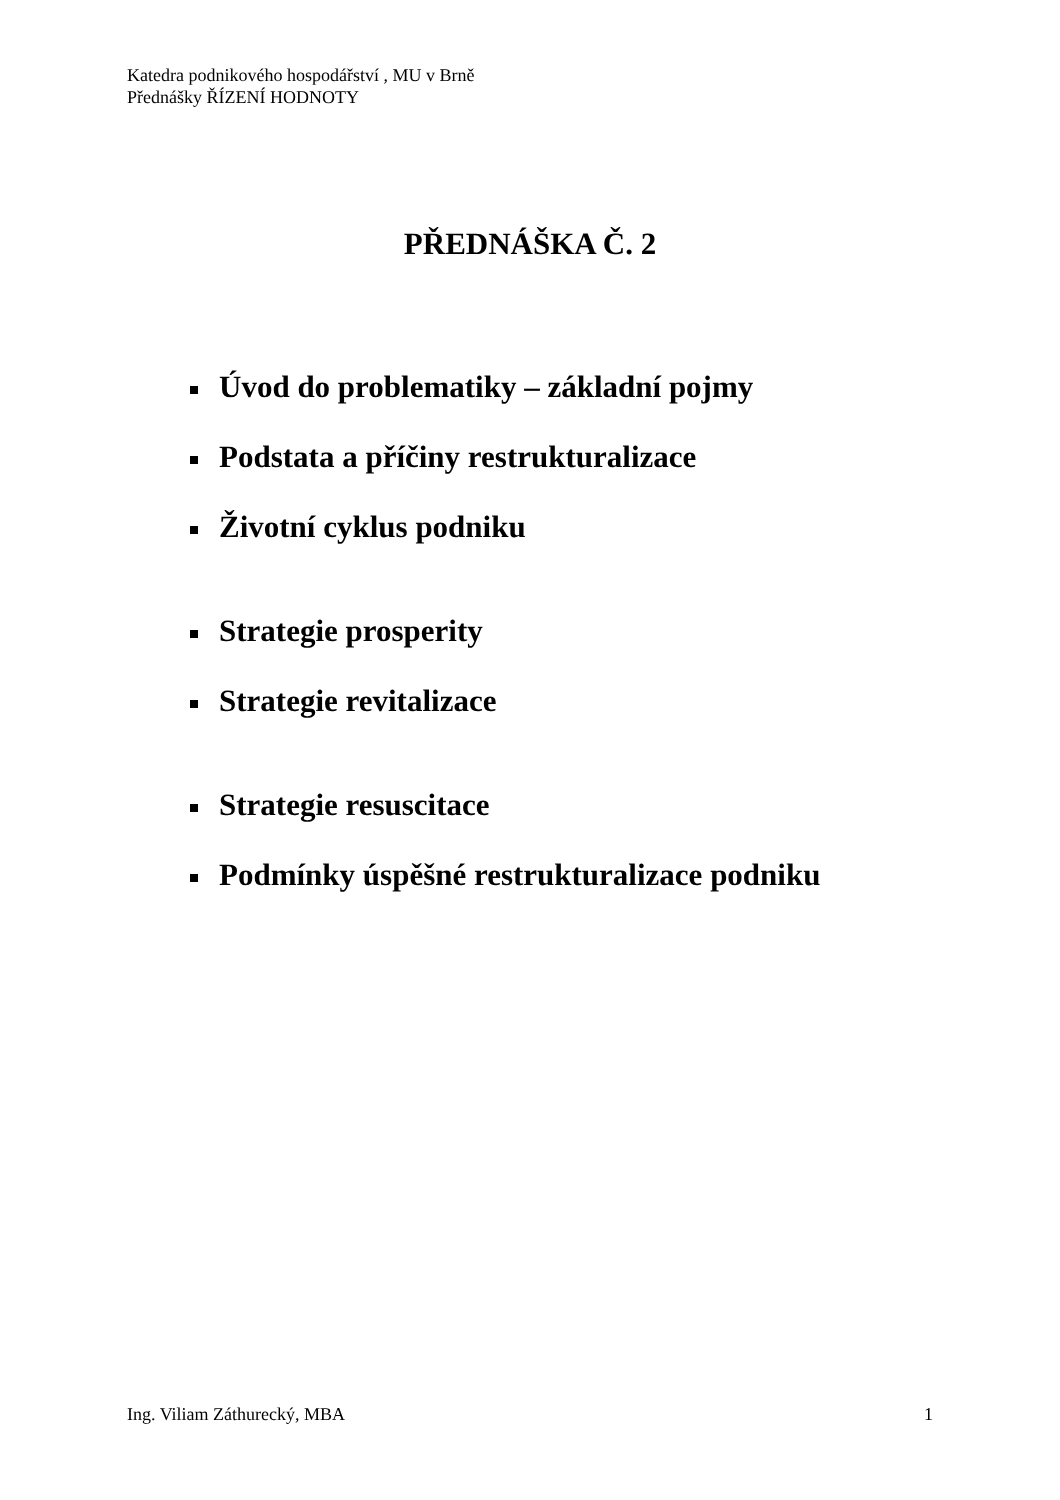Katedra podnikového hospodářství , MU v Brně
Přednášky ŘÍZENÍ HODNOTY
PŘEDNÁŠKA Č. 2
Úvod do problematiky – základní pojmy
Podstata a příčiny restrukturalizace
Životní cyklus podniku
Strategie prosperity
Strategie revitalizace
Strategie resuscitace
Podmínky úspěšné restrukturalizace podniku
Ing. Viliam Záthurecký, MBA 1